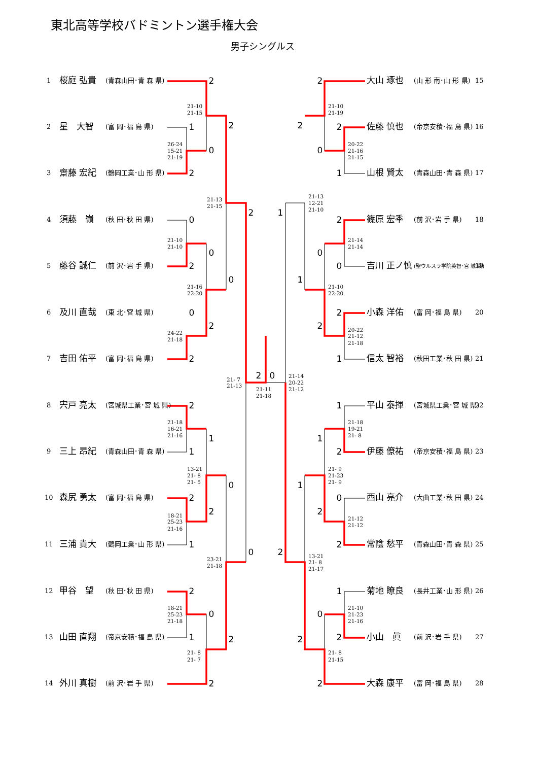東北高等学校バドミントン選手権大会
男子シングルス
1
桜庭 弘貴
(青森山田･青 森 県)
2
星　大智
(富 岡･福 島 県)
3
齋藤 宏紀
(鶴岡工業･山 形 県)
4
須藤　嶺
(秋 田･秋 田 県)
5
藤谷 誠仁
(前 沢･岩 手 県)
6
及川 直哉
(東 北･宮 城 県)
7
吉田 佑平
(富 岡･福 島 県)
8
宍戸 亮太
(宮城県工業･宮 城 県)
9
三上 昂紀
(青森山田･青 森 県)
10
森尻 勇太
(富 岡･福 島 県)
11
三浦 貴大
(鶴岡工業･山 形 県)
12
甲谷　望
(秋 田･秋 田 県)
13
山田 直翔
(帝京安積･福 島 県)
14
外川 真樹
(前 沢･岩 手 県)
大山 琢也
(山 形 南･山 形 県)
15
佐藤 慎也
(帝京安積･福 島 県)
16
山根 賢太
(青森山田･青 森 県)
17
篠原 宏季
(前 沢･岩 手 県)
18
吉川 正ノ慎
(聖ウルスラ学院英智･宮 城 県)
19
小森 洋佑
(富 岡･福 島 県)
20
信太 智裕
(秋田工業･秋 田 県)
21
平山 泰揮
(宮城県工業･宮 城 県)
22
伊藤 僚祐
(帝京安積･福 島 県)
23
西山 亮介
(大曲工業･秋 田 県)
24
常陰 愁平
(青森山田･青 森 県)
25
菊地 瞭良
(長井工業･山 形 県)
26
小山　眞
(前 沢･岩 手 県)
27
大森 康平
(富 岡･福 島 県)
28
2
1
0
2
2
0
0
2
0
2
0
2
2
2
0
2
1
1
0
2
2
1
0
2
0
1
2
2
2
2
0
1
2
1
2
0
0
1
2
2
1
1
1
2
1
0
2
2
2
1
0
2
2
2
21-10
21-15
26-24
15-21
21-19
21-13
21-15
21-10
21-10
21-16
22-20
24-22
21-18
21- 7
21-13
21-11
21-18
21-18
16-21
21-16
13-21
21- 8
21- 5
18-21
25-23
21-16
23-21
21-18
18-21
25-23
21-18
21- 8
21- 7
21-10
21-19
20-22
21-16
21-15
21-13
12-21
21-10
21-14
21-14
21-10
22-20
20-22
21-12
21-18
21-14
20-22
21-12
21-18
19-21
21- 8
21- 9
21-23
21- 9
21-12
21-12
13-21
21- 8
21-17
21-10
21-23
21-16
21- 8
21-15